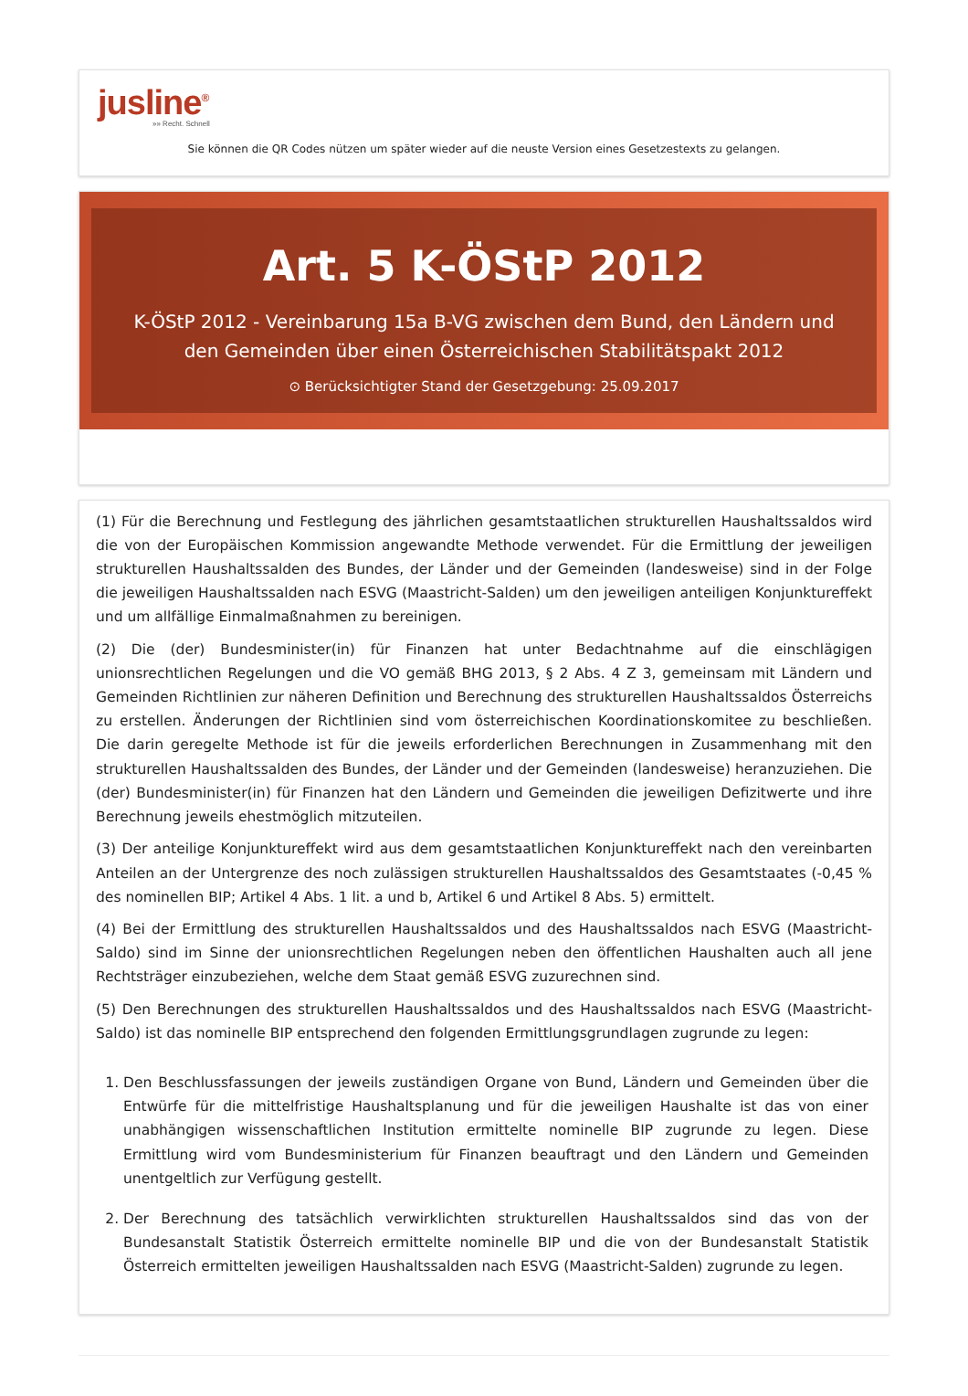jusline<sup>®</sup>
»» Recht. Schnell
Sie können die QR Codes nützen um später wieder auf die neuste Version eines Gesetzestexts zu gelangen.
Art. 5 K-ÖStP 2012
K-ÖStP 2012 - Vereinbarung 15a B-VG zwischen dem Bund, den Ländern und den Gemeinden über einen Österreichischen Stabilitätspakt 2012
⊙ Berücksichtigter Stand der Gesetzgebung: 25.09.2017
(1) Für die Berechnung und Festlegung des jährlichen gesamtstaatlichen strukturellen Haushaltssaldos wird die von der Europäischen Kommission angewandte Methode verwendet. Für die Ermittlung der jeweiligen strukturellen Haushaltssalden des Bundes, der Länder und der Gemeinden (landesweise) sind in der Folge die jeweiligen Haushaltssalden nach ESVG (Maastricht-Salden) um den jeweiligen anteiligen Konjunktureffekt und um allfällige Einmalmaßnahmen zu bereinigen.
(2) Die (der) Bundesminister(in) für Finanzen hat unter Bedachtnahme auf die einschlägigen unionsrechtlichen Regelungen und die VO gemäß BHG 2013, § 2 Abs. 4 Z 3, gemeinsam mit Ländern und Gemeinden Richtlinien zur näheren Definition und Berechnung des strukturellen Haushaltssaldos Österreichs zu erstellen. Änderungen der Richtlinien sind vom österreichischen Koordinationskomitee zu beschließen. Die darin geregelte Methode ist für die jeweils erforderlichen Berechnungen in Zusammenhang mit den strukturellen Haushaltssalden des Bundes, der Länder und der Gemeinden (landesweise) heranzuziehen. Die (der) Bundesminister(in) für Finanzen hat den Ländern und Gemeinden die jeweiligen Defizitwerte und ihre Berechnung jeweils ehestmöglich mitzuteilen.
(3) Der anteilige Konjunktureffekt wird aus dem gesamtstaatlichen Konjunktureffekt nach den vereinbarten Anteilen an der Untergrenze des noch zulässigen strukturellen Haushaltssaldos des Gesamtstaates (-0,45 % des nominellen BIP; Artikel 4 Abs. 1 lit. a und b, Artikel 6 und Artikel 8 Abs. 5) ermittelt.
(4) Bei der Ermittlung des strukturellen Haushaltssaldos und des Haushaltssaldos nach ESVG (Maastricht- Saldo) sind im Sinne der unionsrechtlichen Regelungen neben den öffentlichen Haushalten auch all jene Rechtsträger einzubeziehen, welche dem Staat gemäß ESVG zuzurechnen sind.
(5) Den Berechnungen des strukturellen Haushaltssaldos und des Haushaltssaldos nach ESVG (Maastricht-Saldo) ist das nominelle BIP entsprechend den folgenden Ermittlungsgrundlagen zugrunde zu legen:
1. Den Beschlussfassungen der jeweils zuständigen Organe von Bund, Ländern und Gemeinden über die Entwürfe für die mittelfristige Haushaltsplanung und für die jeweiligen Haushalte ist das von einer unabhängigen wissenschaftlichen Institution ermittelte nominelle BIP zugrunde zu legen. Diese Ermittlung wird vom Bundesministerium für Finanzen beauftragt und den Ländern und Gemeinden unentgeltlich zur Verfügung gestellt.
2. Der Berechnung des tatsächlich verwirklichten strukturellen Haushaltssaldos sind das von der Bundesanstalt Statistik Österreich ermittelte nominelle BIP und die von der Bundesanstalt Statistik Österreich ermittelten jeweiligen Haushaltssalden nach ESVG (Maastricht-Salden) zugrunde zu legen.